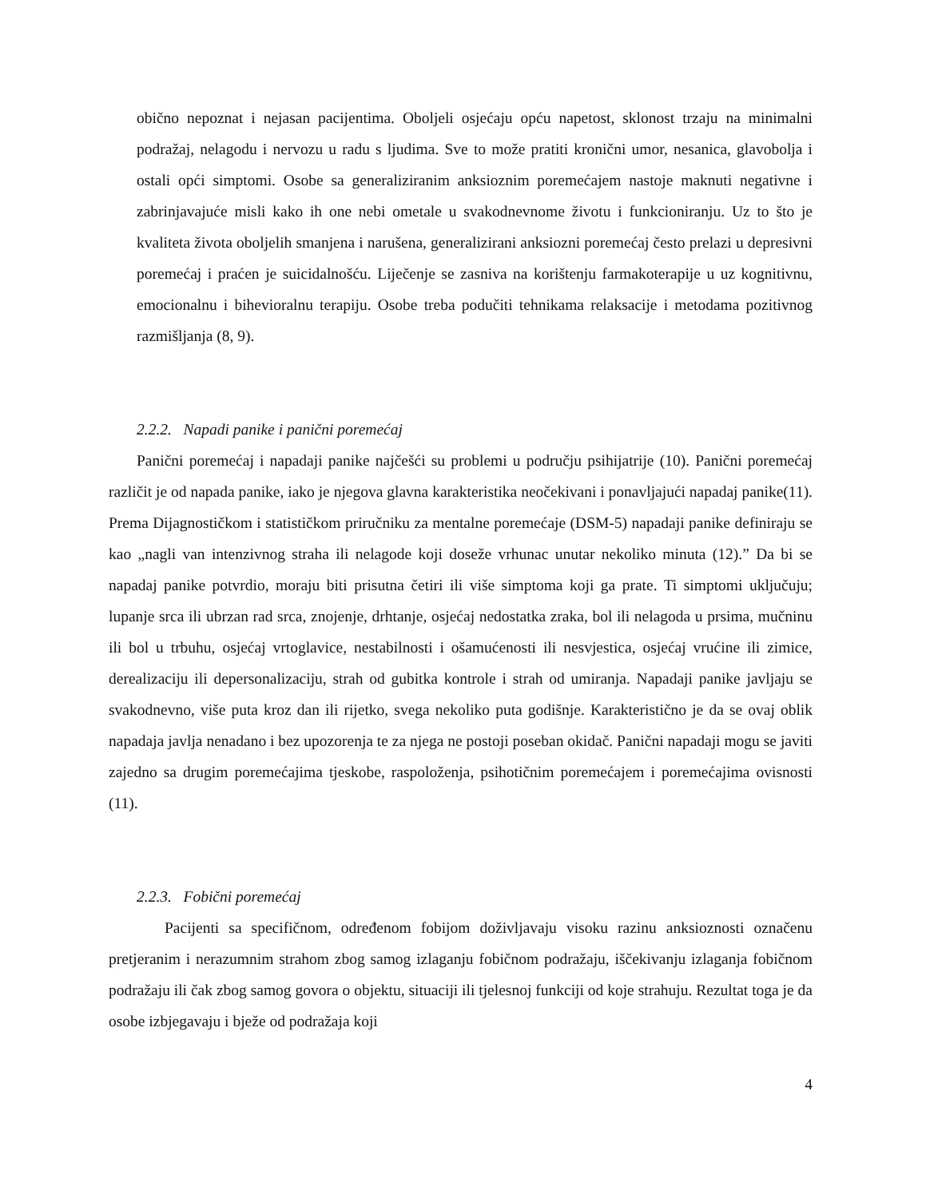obično nepoznat i nejasan pacijentima. Oboljeli osjećaju opću napetost, sklonost trzaju na minimalni podražaj, nelagodu i nervozu u radu s ljudima. Sve to može pratiti kronični umor, nesanica, glavobolja i ostali opći simptomi. Osobe sa generaliziranim anksioznim poremećajem nastoje maknuti negativne i zabrinjavajuće misli kako ih one nebi ometale u svakodnevnome životu i funkcioniranju. Uz to što je kvaliteta života oboljelih smanjena i narušena, generalizirani anksiozni poremećaj često prelazi u depresivni poremećaj i praćen je suicidalnošću. Liječenje se zasniva na korištenju farmakoterapije u uz kognitivnu, emocionalnu i bihevioralnu terapiju. Osobe treba podučiti tehnikama relaksacije i metodama pozitivnog razmišljanja (8, 9).
2.2.2. Napadi panike i panični poremećaj
Panični poremećaj i napadaji panike najčešći su problemi u području psihijatrije (10). Panični poremećaj različit je od napada panike, iako je njegova glavna karakteristika neočekivani i ponavljajući napadaj panike(11). Prema Dijagnostičkom i statističkom priručniku za mentalne poremećaje (DSM-5) napadaji panike definiraju se kao „nagli van intenzivnog straha ili nelagode koji doseže vrhunac unutar nekoliko minuta (12).” Da bi se napadaj panike potvrdio, moraju biti prisutna četiri ili više simptoma koji ga prate. Ti simptomi uključuju; lupanje srca ili ubrzan rad srca, znojenje, drhtanje, osjećaj nedostatka zraka, bol ili nelagoda u prsima, mučninu ili bol u trbuhu, osjećaj vrtoglavice, nestabilnosti i ošamućenosti ili nesvjestica, osjećaj vrućine ili zimice, derealizaciju ili depersonalizaciju, strah od gubitka kontrole i strah od umiranja. Napadaji panike javljaju se svakodnevno, više puta kroz dan ili rijetko, svega nekoliko puta godišnje. Karakteristično je da se ovaj oblik napadaja javlja nenadano i bez upozorenja te za njega ne postoji poseban okidač. Panični napadaji mogu se javiti zajedno sa drugim poremećajima tjeskobe, raspoloženja, psihotičnim poremećajem i poremećajima ovisnosti (11).
2.2.3. Fobični poremećaj
Pacijenti sa specifičnom, određenom fobijom doživljavaju visoku razinu anksioznosti označenu pretjeranim i nerazumnim strahom zbog samog izlaganju fobičnom podražaju, iščekivanju izlaganja fobičnom podražaju ili čak zbog samog govora o objektu, situaciji ili tjelesnoj funkciji od koje strahuju. Rezultat toga je da osobe izbjegavaju i bježe od podražaja koji
4